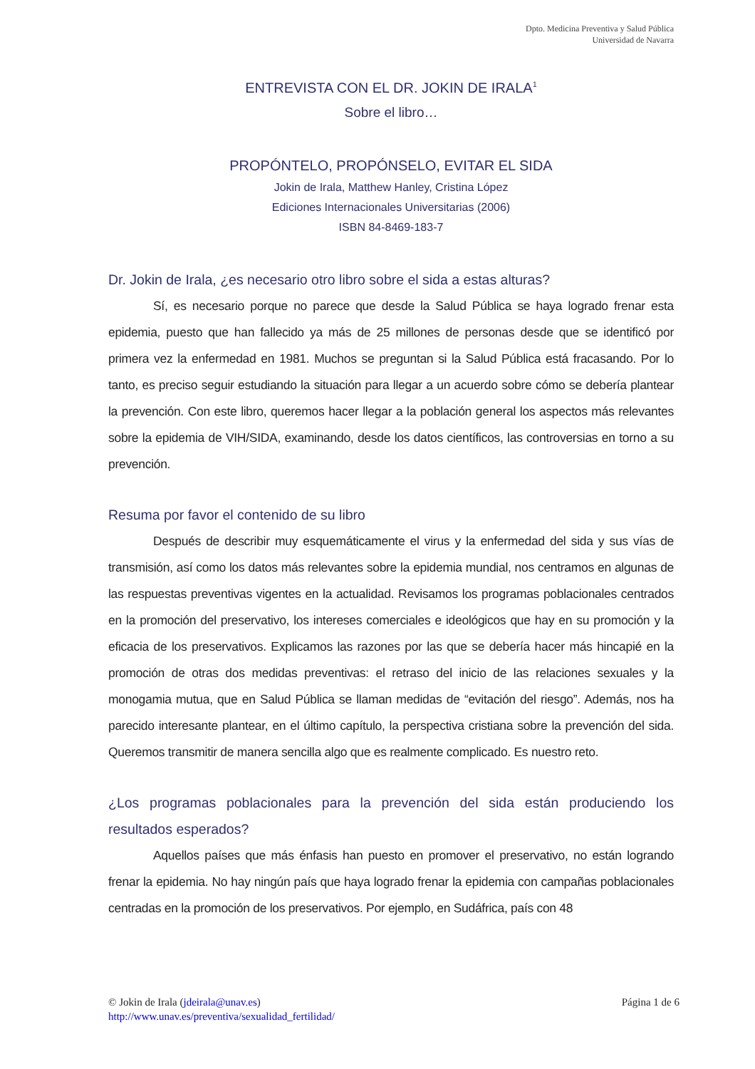Dpto. Medicina Preventiva y Salud Pública
Universidad de Navarra
ENTREVISTA CON EL DR. JOKIN DE IRALA<sup>1</sup>
Sobre el libro…
PROPÓNTELO, PROPÓNSELO, EVITAR EL SIDA
Jokin de Irala, Matthew Hanley, Cristina López
Ediciones Internacionales Universitarias (2006)
ISBN 84-8469-183-7
Dr. Jokin de Irala, ¿es necesario otro libro sobre el sida a estas alturas?
Sí, es necesario porque no parece que desde la Salud Pública se haya logrado frenar esta epidemia, puesto que han fallecido ya más de 25 millones de personas desde que se identificó por primera vez la enfermedad en 1981. Muchos se preguntan si la Salud Pública está fracasando. Por lo tanto, es preciso seguir estudiando la situación para llegar a un acuerdo sobre cómo se debería plantear la prevención. Con este libro, queremos hacer llegar a la población general los aspectos más relevantes sobre la epidemia de VIH/SIDA, examinando, desde los datos científicos, las controversias en torno a su prevención.
Resuma por favor el contenido de su libro
Después de describir muy esquemáticamente el virus y la enfermedad del sida y sus vías de transmisión, así como los datos más relevantes sobre la epidemia mundial, nos centramos en algunas de las respuestas preventivas vigentes en la actualidad. Revisamos los programas poblacionales centrados en la promoción del preservativo, los intereses comerciales e ideológicos que hay en su promoción y la eficacia de los preservativos. Explicamos las razones por las que se debería hacer más hincapié en la promoción de otras dos medidas preventivas: el retraso del inicio de las relaciones sexuales y la monogamia mutua, que en Salud Pública se llaman medidas de “evitación del riesgo”. Además, nos ha parecido interesante plantear, en el último capítulo, la perspectiva cristiana sobre la prevención del sida. Queremos transmitir de manera sencilla algo que es realmente complicado. Es nuestro reto.
¿Los programas poblacionales para la prevención del sida están produciendo los resultados esperados?
Aquellos países que más énfasis han puesto en promover el preservativo, no están logrando frenar la epidemia. No hay ningún país que haya logrado frenar la epidemia con campañas poblacionales centradas en la promoción de los preservativos. Por ejemplo, en Sudáfrica, país con 48
© Jokin de Irala (jdeirala@unav.es)
http://www.unav.es/preventiva/sexualidad_fertilidad/
Página 1 de 6